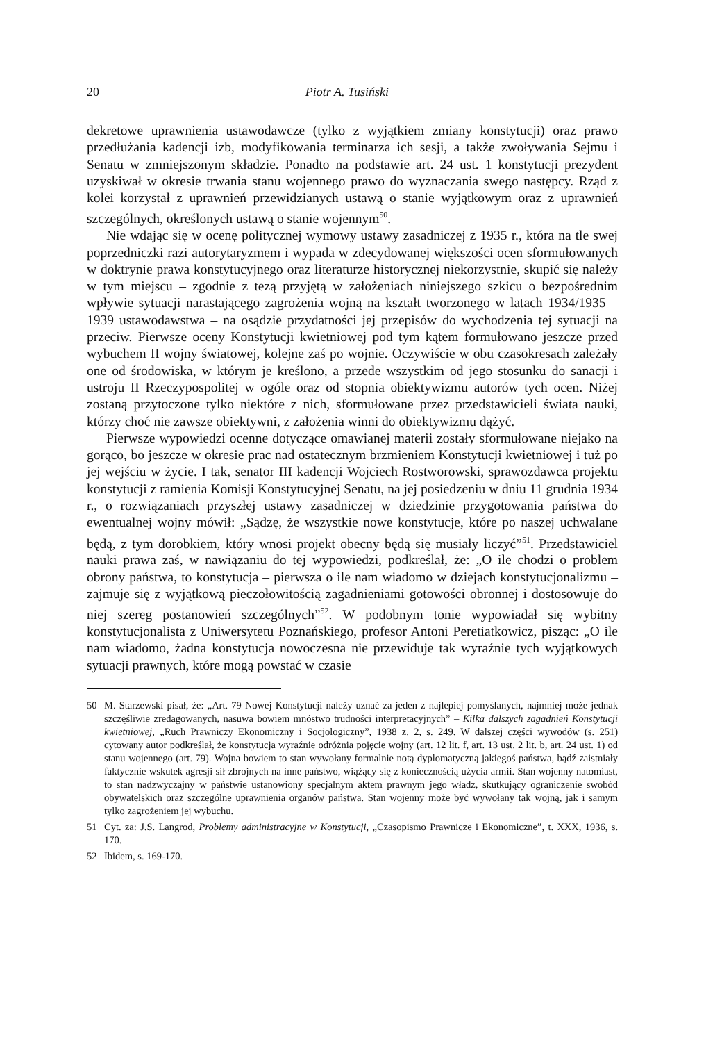20 Piotr A. Tusiński
dekretowe uprawnienia ustawodawcze (tylko z wyjątkiem zmiany konstytucji) oraz prawo przedłużania kadencji izb, modyfikowania terminarza ich sesji, a także zwoływania Sejmu i Senatu w zmniejszonym składzie. Ponadto na podstawie art. 24 ust. 1 konstytucji prezydent uzyskiwał w okresie trwania stanu wojennego prawo do wyznaczania swego następcy. Rząd z kolei korzystał z uprawnień przewidzianych ustawą o stanie wyjątkowym oraz z uprawnień szczególnych, określonych ustawą o stanie wojennym<sup>50</sup>.
Nie wdając się w ocenę politycznej wymowy ustawy zasadniczej z 1935 r., która na tle swej poprzedniczki razi autorytaryzmem i wypada w zdecydowanej większości ocen sformułowanych w doktrynie prawa konstytucyjnego oraz literaturze historycznej niekorzystnie, skupić się należy w tym miejscu – zgodnie z tezą przyjętą w założeniach niniejszego szkicu o bezpośrednim wpływie sytuacji narastającego zagrożenia wojną na kształt tworzonego w latach 1934/1935 – 1939 ustawodawstwa – na osądzie przydatności jej przepisów do wychodzenia tej sytuacji na przeciw. Pierwsze oceny Konstytucji kwietniowej pod tym kątem formułowano jeszcze przed wybuchem II wojny światowej, kolejne zaś po wojnie. Oczywiście w obu czasokresach zależały one od środowiska, w którym je kreślono, a przede wszystkim od jego stosunku do sanacji i ustroju II Rzeczypospolitej w ogóle oraz od stopnia obiektywizmu autorów tych ocen. Niżej zostaną przytoczone tylko niektóre z nich, sformułowane przez przedstawicieli świata nauki, którzy choć nie zawsze obiektywni, z założenia winni do obiektywizmu dążyć.
Pierwsze wypowiedzi ocenne dotyczące omawianej materii zostały sformułowane niejako na gorąco, bo jeszcze w okresie prac nad ostatecznym brzmieniem Konstytucji kwietniowej i tuż po jej wejściu w życie. I tak, senator III kadencji Wojciech Rostworowski, sprawozdawca projektu konstytucji z ramienia Komisji Konstytucyjnej Senatu, na jej posiedzeniu w dniu 11 grudnia 1934 r., o rozwiązaniach przyszłej ustawy zasadniczej w dziedzinie przygotowania państwa do ewentualnej wojny mówił: „Sądzę, że wszystkie nowe konstytucje, które po naszej uchwalane będą, z tym dorobkiem, który wnosi projekt obecny będą się musiały liczyć”<sup>51</sup>. Przedstawiciel nauki prawa zaś, w nawiązaniu do tej wypowiedzi, podkreślał, że: „O ile chodzi o problem obrony państwa, to konstytucja – pierwsza o ile nam wiadomo w dziejach konstytucjonalizmu – zajmuje się z wyjątkową pieczołowitością zagadnieniami gotowości obronnej i dostosowuje do niej szereg postanowień szczególnych”<sup>52</sup>. W podobnym tonie wypowiadał się wybitny konstytucjonalista z Uniwersytetu Poznańskiego, profesor Antoni Peretiatkowicz, pisząc: „O ile nam wiadomo, żadna konstytucja nowoczesna nie przewiduje tak wyraźnie tych wyjątkowych sytuacji prawnych, które mogą powstać w czasie
50 M. Starzewski pisał, że: „Art. 79 Nowej Konstytucji należy uznać za jeden z najlepiej pomyślanych, najmniej może jednak szczęśliwie zredagowanych, nasuwa bowiem mnóstwo trudności interpretacyjnych” – Kilka dalszych zagadnień Konstytucji kwietniowej, „Ruch Prawniczy Ekonomiczny i Socjologiczny”, 1938 z. 2, s. 249. W dalszej części wywodów (s. 251) cytowany autor podkreślał, że konstytucja wyraźnie odróżnia pojęcie wojny (art. 12 lit. f, art. 13 ust. 2 lit. b, art. 24 ust. 1) od stanu wojennego (art. 79). Wojna bowiem to stan wywołany formalnie notą dyplomatyczną jakiegoś państwa, bądź zaistniały faktycznie wskutek agresji sił zbrojnych na inne państwo, wiążący się z koniecznością użycia armii. Stan wojenny natomiast, to stan nadzwyczajny w państwie ustanowiony specjalnym aktem prawnym jego władz, skutkujący ograniczenie swobód obywatelskich oraz szczególne uprawnienia organów państwa. Stan wojenny może być wywołany tak wojną, jak i samym tylko zagrożeniem jej wybuchu.
51 Cyt. za: J.S. Langrod, Problemy administracyjne w Konstytucji, „Czasopismo Prawnicze i Ekonomiczne”, t. XXX, 1936, s. 170.
52 Ibidem, s. 169-170.